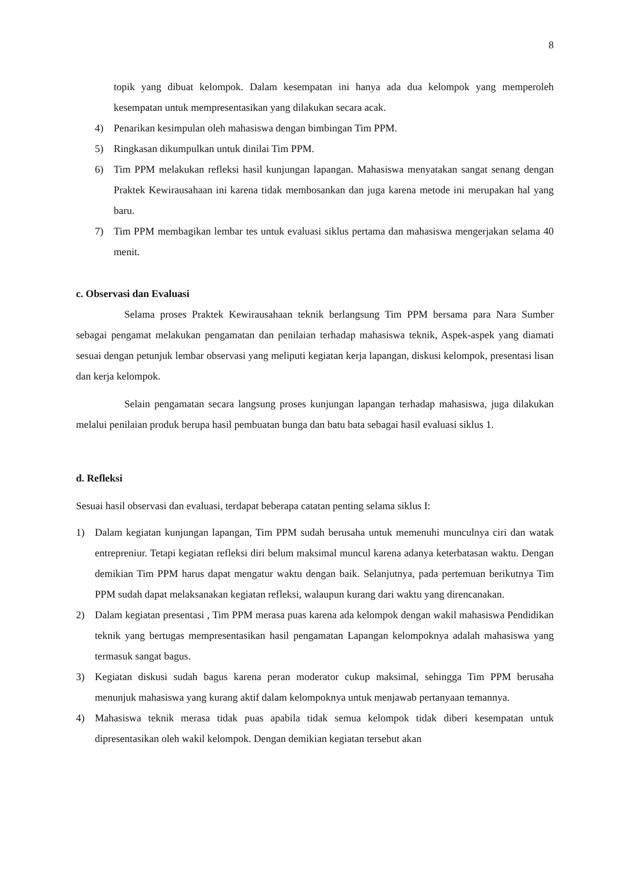8
topik yang dibuat kelompok. Dalam kesempatan ini hanya ada dua kelompok yang memperoleh kesempatan untuk mempresentasikan yang dilakukan secara acak.
4) Penarikan kesimpulan oleh mahasiswa dengan bimbingan Tim PPM.
5) Ringkasan dikumpulkan untuk dinilai Tim PPM.
6) Tim PPM melakukan refleksi hasil kunjungan lapangan. Mahasiswa menyatakan sangat senang dengan Praktek Kewirausahaan ini karena tidak membosankan dan juga karena metode ini merupakan hal yang baru.
7) Tim PPM membagikan lembar tes untuk evaluasi siklus pertama dan mahasiswa mengerjakan selama 40 menit.
c. Observasi dan Evaluasi
Selama proses Praktek Kewirausahaan teknik berlangsung Tim PPM bersama para Nara Sumber sebagai pengamat melakukan pengamatan dan penilaian terhadap mahasiswa teknik, Aspek-aspek yang diamati sesuai dengan petunjuk lembar observasi yang meliputi kegiatan kerja lapangan, diskusi kelompok, presentasi lisan dan kerja kelompok.
Selain pengamatan secara langsung proses kunjungan lapangan terhadap mahasiswa, juga dilakukan melalui penilaian produk berupa hasil pembuatan bunga dan batu bata sebagai hasil evaluasi siklus 1.
d. Refleksi
Sesuai hasil observasi dan evaluasi, terdapat beberapa catatan penting selama siklus I:
1) Dalam kegiatan kunjungan lapangan, Tim PPM sudah berusaha untuk memenuhi munculnya ciri dan watak entrepreniur. Tetapi kegiatan refleksi diri belum maksimal muncul karena adanya keterbatasan waktu. Dengan demikian Tim PPM harus dapat mengatur waktu dengan baik. Selanjutnya, pada pertemuan berikutnya Tim PPM sudah dapat melaksanakan kegiatan refleksi, walaupun kurang dari waktu yang direncanakan.
2) Dalam kegiatan presentasi , Tim PPM merasa puas karena ada kelompok dengan wakil mahasiswa Pendidikan teknik yang bertugas mempresentasikan hasil pengamatan Lapangan kelompoknya adalah mahasiswa yang termasuk sangat bagus.
3) Kegiatan diskusi sudah bagus karena peran moderator cukup maksimal, sehingga Tim PPM berusaha menunjuk mahasiswa yang kurang aktif dalam kelompoknya untuk menjawab pertanyaan temannya.
4) Mahasiswa teknik merasa tidak puas apabila tidak semua kelompok tidak diberi kesempatan untuk dipresentasikan oleh wakil kelompok. Dengan demikian kegiatan tersebut akan